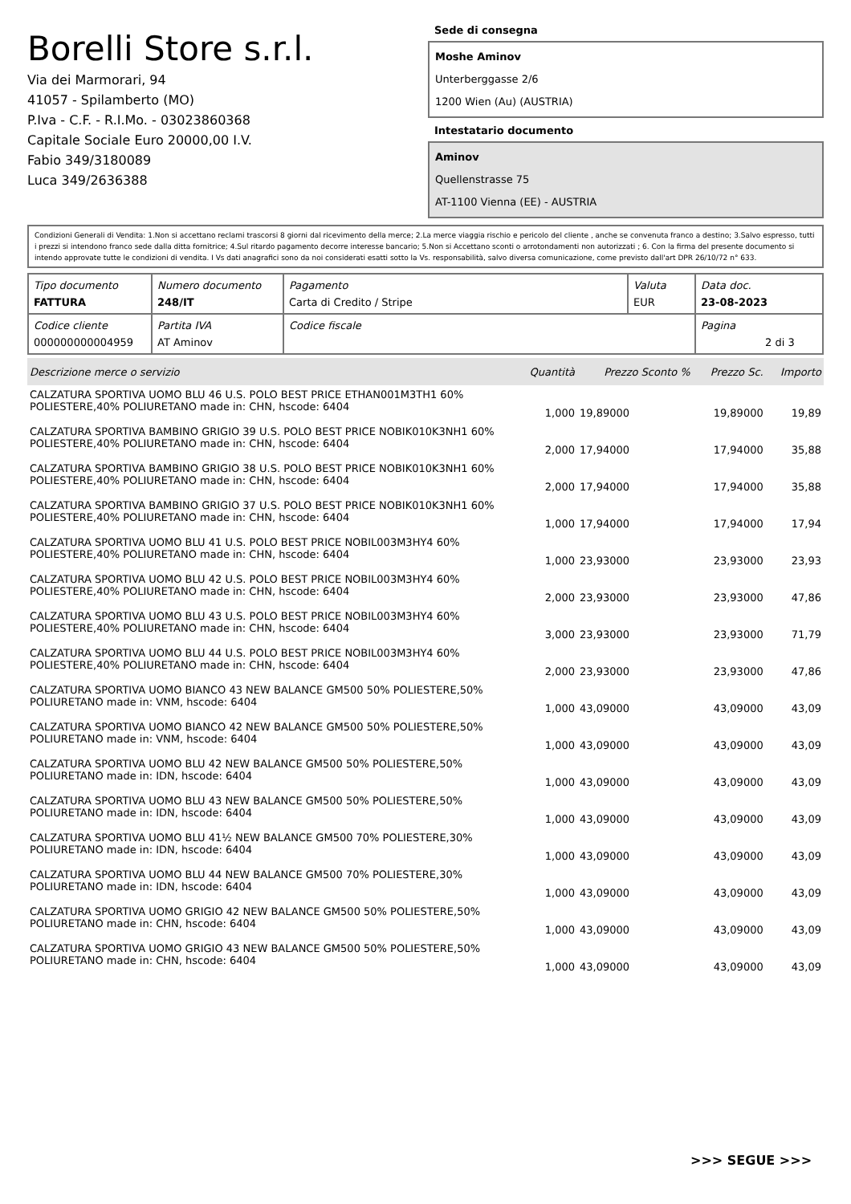Borelli Store s.r.l.
Via dei Marmorari, 94
41057 - Spilamberto (MO)
P.Iva - C.F. - R.I.Mo. - 03023860368
Capitale Sociale Euro 20000,00 I.V.
Fabio 349/3180089
Luca 349/2636388
Sede di consegna
Moshe Aminov
Unterberggasse 2/6
1200 Wien (Au) (AUSTRIA)
Intestatario documento
Aminov
Quellenstrasse 75
AT-1100 Vienna (EE) - AUSTRIA
Condizioni Generali di Vendita: 1.Non si accettano reclami trascorsi 8 giorni dal ricevimento della merce; 2.La merce viaggia rischio e pericolo del cliente , anche se convenuta franco a destino; 3.Salvo espresso, tutti i prezzi si intendono franco sede dalla ditta fornitrice; 4.Sul ritardo pagamento decorre interesse bancario; 5.Non si Accettano sconti o arrotondamenti non autorizzati ; 6. Con la firma del presente documento si intendo approvate tutte le condizioni di vendita. I Vs dati anagrafici sono da noi considerati esatti sotto la Vs. responsabilità, salvo diversa comunicazione, come previsto dall'art DPR 26/10/72 n° 633.
| Tipo documento FATTURA | Numero documento 248/IT | Pagamento Carta di Credito / Stripe | Valuta EUR | Data doc. 23-08-2023 |
| Codice cliente 000000000004959 | Partita IVA AT Aminov | Codice fiscale | | Pagina 2 di 3 |
| Descrizione merce o servizio | Quantità | Prezzo Sconto % | Prezzo Sc. | Importo |
| --- | --- | --- | --- | --- |
| CALZATURA SPORTIVA UOMO BLU 46 U.S. POLO BEST PRICE ETHAN001M3TH1 60% POLIESTERE,40% POLIURETANO made in: CHN, hscode: 6404 | 1,000 | 19,89000 | 19,89000 | 19,89 |
| CALZATURA SPORTIVA BAMBINO GRIGIO 39 U.S. POLO BEST PRICE NOBIK010K3NH1 60% POLIESTERE,40% POLIURETANO made in: CHN, hscode: 6404 | 2,000 | 17,94000 | 17,94000 | 35,88 |
| CALZATURA SPORTIVA BAMBINO GRIGIO 38 U.S. POLO BEST PRICE NOBIK010K3NH1 60% POLIESTERE,40% POLIURETANO made in: CHN, hscode: 6404 | 2,000 | 17,94000 | 17,94000 | 35,88 |
| CALZATURA SPORTIVA BAMBINO GRIGIO 37 U.S. POLO BEST PRICE NOBIK010K3NH1 60% POLIESTERE,40% POLIURETANO made in: CHN, hscode: 6404 | 1,000 | 17,94000 | 17,94000 | 17,94 |
| CALZATURA SPORTIVA UOMO BLU 41 U.S. POLO BEST PRICE NOBIL003M3HY4 60% POLIESTERE,40% POLIURETANO made in: CHN, hscode: 6404 | 1,000 | 23,93000 | 23,93000 | 23,93 |
| CALZATURA SPORTIVA UOMO BLU 42 U.S. POLO BEST PRICE NOBIL003M3HY4 60% POLIESTERE,40% POLIURETANO made in: CHN, hscode: 6404 | 2,000 | 23,93000 | 23,93000 | 47,86 |
| CALZATURA SPORTIVA UOMO BLU 43 U.S. POLO BEST PRICE NOBIL003M3HY4 60% POLIESTERE,40% POLIURETANO made in: CHN, hscode: 6404 | 3,000 | 23,93000 | 23,93000 | 71,79 |
| CALZATURA SPORTIVA UOMO BLU 44 U.S. POLO BEST PRICE NOBIL003M3HY4 60% POLIESTERE,40% POLIURETANO made in: CHN, hscode: 6404 | 2,000 | 23,93000 | 23,93000 | 47,86 |
| CALZATURA SPORTIVA UOMO BIANCO 43 NEW BALANCE GM500 50% POLIESTERE,50% POLIURETANO made in: VNM, hscode: 6404 | 1,000 | 43,09000 | 43,09000 | 43,09 |
| CALZATURA SPORTIVA UOMO BIANCO 42 NEW BALANCE GM500 50% POLIESTERE,50% POLIURETANO made in: VNM, hscode: 6404 | 1,000 | 43,09000 | 43,09000 | 43,09 |
| CALZATURA SPORTIVA UOMO BLU 42 NEW BALANCE GM500 50% POLIESTERE,50% POLIURETANO made in: IDN, hscode: 6404 | 1,000 | 43,09000 | 43,09000 | 43,09 |
| CALZATURA SPORTIVA UOMO BLU 43 NEW BALANCE GM500 50% POLIESTERE,50% POLIURETANO made in: IDN, hscode: 6404 | 1,000 | 43,09000 | 43,09000 | 43,09 |
| CALZATURA SPORTIVA UOMO BLU 41½ NEW BALANCE GM500 70% POLIESTERE,30% POLIURETANO made in: IDN, hscode: 6404 | 1,000 | 43,09000 | 43,09000 | 43,09 |
| CALZATURA SPORTIVA UOMO BLU 44 NEW BALANCE GM500 70% POLIESTERE,30% POLIURETANO made in: IDN, hscode: 6404 | 1,000 | 43,09000 | 43,09000 | 43,09 |
| CALZATURA SPORTIVA UOMO GRIGIO 42 NEW BALANCE GM500 50% POLIESTERE,50% POLIURETANO made in: CHN, hscode: 6404 | 1,000 | 43,09000 | 43,09000 | 43,09 |
| CALZATURA SPORTIVA UOMO GRIGIO 43 NEW BALANCE GM500 50% POLIESTERE,50% POLIURETANO made in: CHN, hscode: 6404 | 1,000 | 43,09000 | 43,09000 | 43,09 |
>>> SEGUE >>>